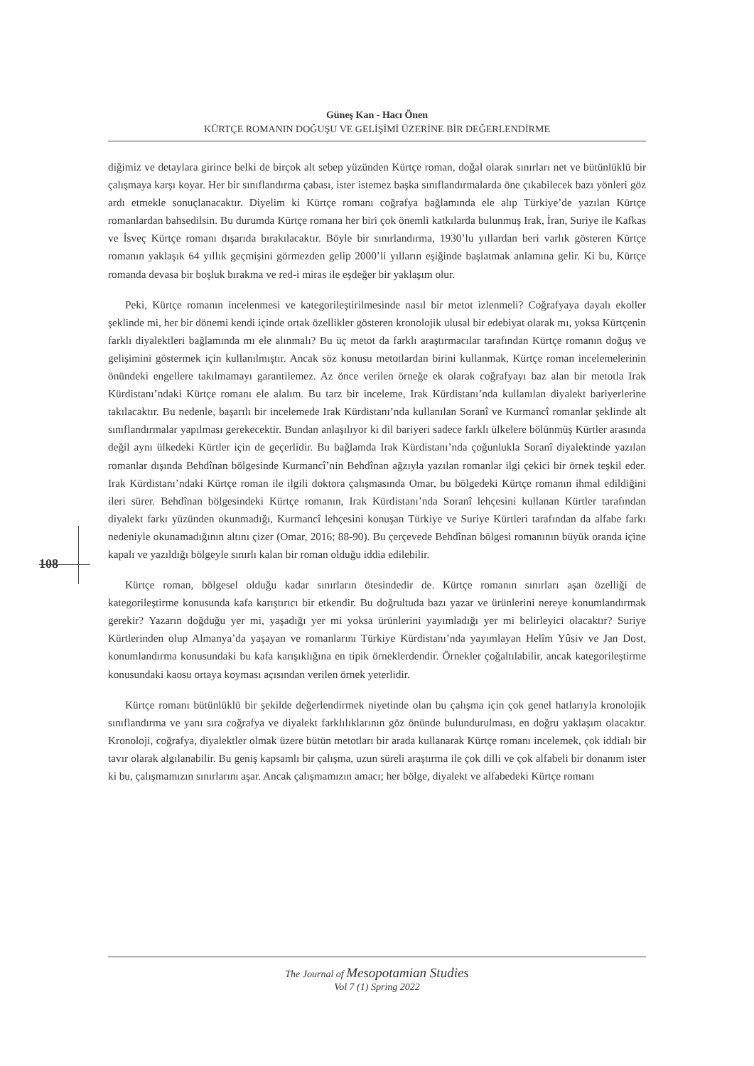Güneş Kan - Hacı Önen
KÜRTÇE ROMANIN DOĞUŞU VE GELİŞİMİ ÜZERİNE BİR DEĞERLENDİRME
108
diğimiz ve detaylara girince belki de birçok alt sebep yüzünden Kürtçe roman, doğal olarak sınırları net ve bütünlüklü bir çalışmaya karşı koyar. Her bir sınıflandırma çabası, ister istemez başka sınıflandırmalarda öne çıkabilecek bazı yönleri göz ardı etmekle sonuçlanacaktır. Diyelim ki Kürtçe romanı coğrafya bağlamında ele alıp Türkiye’de yazılan Kürtçe romanlardan bahsedilsin. Bu durumda Kürtçe romana her biri çok önemli katkılarda bulunmuş Irak, İran, Suriye ile Kafkas ve İsveç Kürtçe romanı dışarıda bırakılacaktır. Böyle bir sınırlandırma, 1930’lu yıllardan beri varlık gösteren Kürtçe romanın yaklaşık 64 yıllık geçmişini görmezden gelip 2000’li yılların eşiğinde başlatmak anlamına gelir. Ki bu, Kürtçe romanda devasa bir boşluk bırakma ve red-i miras ile eşdeğer bir yaklaşım olur.
Peki, Kürtçe romanın incelenmesi ve kategorileştirilmesinde nasıl bir metot izlenmeli? Coğrafyaya dayalı ekoller şeklinde mi, her bir dönemi kendi içinde ortak özellikler gösteren kronolojik ulusal bir edebiyat olarak mı, yoksa Kürtçenin farklı diyalektleri bağlamında mı ele alınmalı? Bu üç metot da farklı araştırmacılar tarafından Kürtçe romanın doğuş ve gelişimini göstermek için kullanılmıştır. Ancak söz konusu metotlardan birini kullanmak, Kürtçe roman incelemelerinin önündeki engellere takılmamayı garantilemez. Az önce verilen örneğe ek olarak coğrafyayı baz alan bir metotla Irak Kürdistanı’ndaki Kürtçe romanı ele alalım. Bu tarz bir inceleme, Irak Kürdistanı’nda kullanılan diyalekt bariyerlerine takılacaktır. Bu nedenle, başarılı bir incelemede Irak Kürdistanı’nda kullanılan Soranî ve Kurmancî romanlar şeklinde alt sınıflandırmalar yapılması gerekecektir. Bundan anlaşılıyor ki dil bariyeri sadece farklı ülkelere bölünmüş Kürtler arasında değil aynı ülkedeki Kürtler için de geçerlidir. Bu bağlamda Irak Kürdistanı’nda çoğunlukla Soranî diyalektinde yazılan romanlar dışında Behdînan bölgesinde Kurmancî’nin Behdînan ağzıyla yazılan romanlar ilgi çekici bir örnek teşkil eder. Irak Kürdistanı’ndaki Kürtçe roman ile ilgili doktora çalışmasında Omar, bu bölgedeki Kürtçe romanın ihmal edildiğini ileri sürer. Behdînan bölgesindeki Kürtçe romanın, Irak Kürdistanı’nda Soranî lehçesini kullanan Kürtler tarafından diyalekt farkı yüzünden okunmadığı, Kurmancî lehçesini konuşan Türkiye ve Suriye Kürtleri tarafından da alfabe farkı nedeniyle okunamadığının altını çizer (Omar, 2016; 88-90). Bu çerçevede Behdînan bölgesi romanının büyük oranda içine kapalı ve yazıldığı bölgeyle sınırlı kalan bir roman olduğu iddia edilebilir.
Kürtçe roman, bölgesel olduğu kadar sınırların ötesindedir de. Kürtçe romanın sınırları aşan özelliği de kategorileştirme konusunda kafa karıştırıcı bir etkendir. Bu doğrultuda bazı yazar ve ürünlerini nereye konumlandırmak gerekir? Yazarın doğduğu yer mi, yaşadığı yer mi yoksa ürünlerini yayımladığı yer mi belirleyici olacaktır? Suriye Kürtlerinden olup Almanya’da yaşayan ve romanlarını Türkiye Kürdistanı’nda yayımlayan Helîm Yûsiv ve Jan Dost, konumlandırma konusundaki bu kafa karışıklığına en tipik örneklerdendir. Örnekler çoğaltılabilir, ancak kategorileştirme konusundaki kaosu ortaya koyması açısından verilen örnek yeterlidir.
Kürtçe romanı bütünlüklü bir şekilde değerlendirmek niyetinde olan bu çalışma için çok genel hatlarıyla kronolojik sınıflandırma ve yanı sıra coğrafya ve diyalekt farklılıklarının göz önünde bulundurulması, en doğru yaklaşım olacaktır. Kronoloji, coğrafya, diyalektler olmak üzere bütün metotları bir arada kullanarak Kürtçe romanı incelemek, çok iddialı bir tavır olarak algılanabilir. Bu geniş kapsamlı bir çalışma, uzun süreli araştırma ile çok dilli ve çok alfabeli bir donanım ister ki bu, çalışmamızın sınırlarını aşar. Ancak çalışmamızın amacı; her bölge, diyalekt ve alfabedeki Kürtçe romanı
The Journal of Mesopotamian Studies
Vol 7 (1) Spring 2022